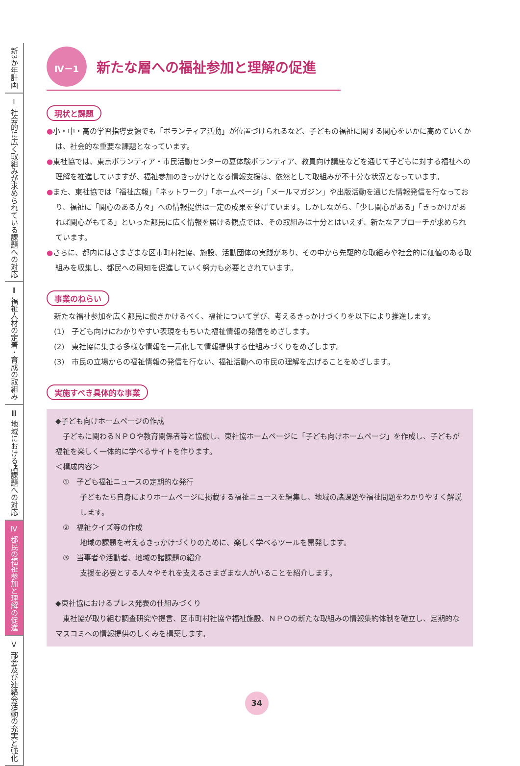新3か年計画
Ⅰ 社会的に広く取組みが求められている課題への対応
Ⅱ 福祉人材の定着・育成の取組み
Ⅲ 地域における諸課題への対応
Ⅳ 都民の福祉参加と理解の促進
Ⅴ 部会及び連絡会活動の充実と強化
Ⅳ－1
新たな層への福祉参加と理解の促進
現状と課題
●小・中・高の学習指導要領でも「ボランティア活動」が位置づけられるなど、子どもの福祉に関する関心をいかに高めていくかは、社会的な重要な課題となっています。
●東社協では、東京ボランティア・市民活動センターの夏体験ボランティア、教員向け講座などを通じて子どもに対する福祉への理解を推進していますが、福祉参加のきっかけとなる情報支援は、依然として取組みが不十分な状況となっています。
●また、東社協では「福祉広報」「ネットワーク」「ホームページ」「メールマガジン」や出版活動を通じた情報発信を行なっており、福祉に「関心のある方々」への情報提供は一定の成果を挙げています。しかしながら、「少し関心がある」「きっかけがあれば関心がもてる」といった都民に広く情報を届ける観点では、その取組みは十分とはいえず、新たなアプローチが求められています。
●さらに、都内にはさまざまな区市町村社協、施設、活動団体の実践があり、その中から先駆的な取組みや社会的に価値のある取組みを収集し、都民への周知を促進していく努力も必要とされています。
事業のねらい
　新たな福祉参加を広く都民に働きかけるべく、福祉について学び、考えるきっかけづくりを以下により推進します。
　(1)　子ども向けにわかりやすい表現をもちいた福祉情報の発信をめざします。
　(2)　東社協に集まる多様な情報を一元化して情報提供する仕組みづくりをめざします。
　(3)　市民の立場からの福祉情報の発信を行ない、福祉活動への市民の理解を広げることをめざします。
実施すべき具体的な事業
◆子ども向けホームページの作成
　子どもに関わるＮＰＯや教育関係者等と協働し、東社協ホームページに「子ども向けホームページ」を作成し、子どもが福祉を楽しく一体的に学べるサイトを作ります。
＜構成内容＞
　①　子ども福祉ニュースの定期的な発行
子どもたち自身によりホームページに掲載する福祉ニュースを編集し、地域の諸課題や福祉問題をわかりやすく解説します。
　②　福祉クイズ等の作成
地域の課題を考えるきっかけづくりのために、楽しく学べるツールを開発します。
　③　当事者や活動者、地域の諸課題の紹介
支援を必要とする人々やそれを支えるさまざまな人がいることを紹介します。
◆東社協におけるプレス発表の仕組みづくり
　東社協が取り組む調査研究や提言、区市町村社協や福祉施設、ＮＰＯの新たな取組みの情報集約体制を確立し、定期的なマスコミへの情報提供のしくみを構築します。
34